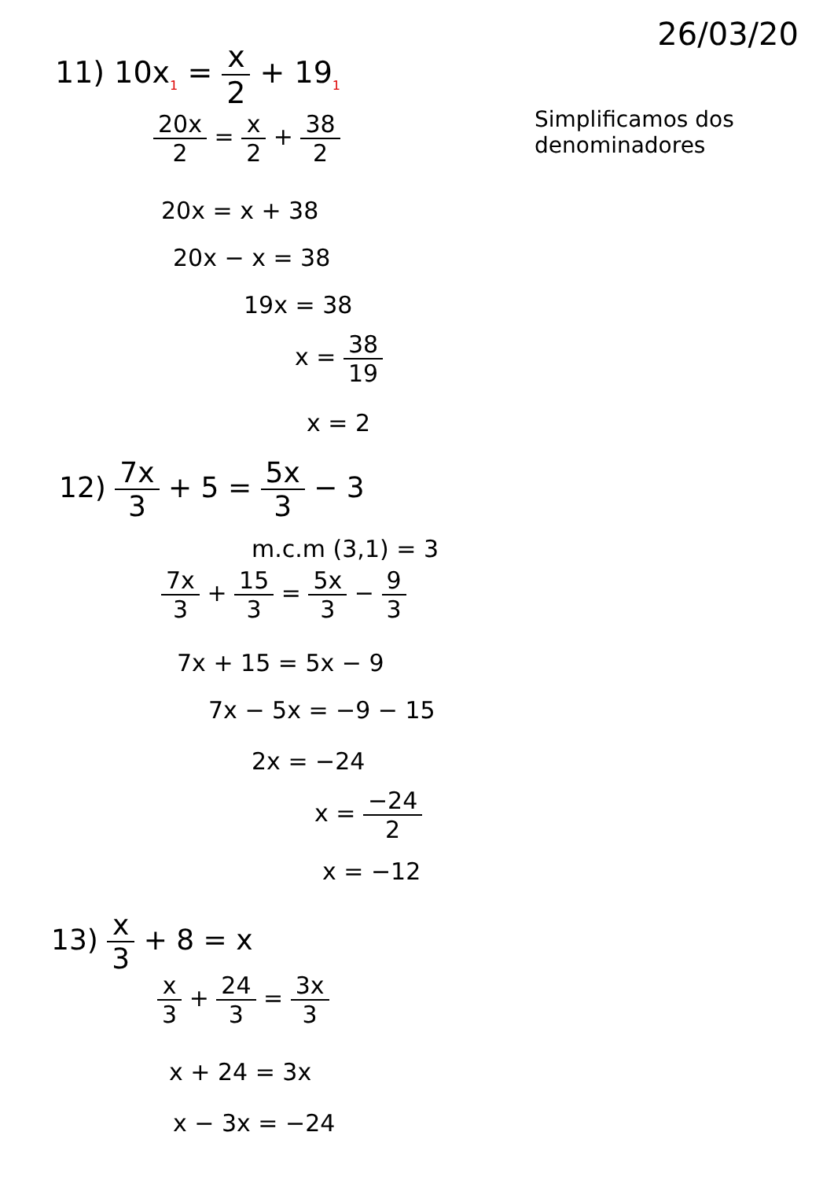26/03/20
11) 10x<sub>1</sub> = x 2 + 19<sub>1</sub>
20x 2 = x 2 + 38 2
Simplificamos dos denominadores
20x = x + 38
20x − x = 38
19x = 38
x = 38 19
x = 2
12) 7x 3 + 5 = 5x 3 − 3
m.c.m (3,1) = 3
7x 3 + 15 3 = 5x 3 − 9 3
7x + 15 = 5x − 9
7x − 5x = −9 − 15
2x = −24
x = −24 2
x = −12
13) x 3 + 8 = x
x 3 + 24 3 = 3x 3
x + 24 = 3x
x − 3x = −24